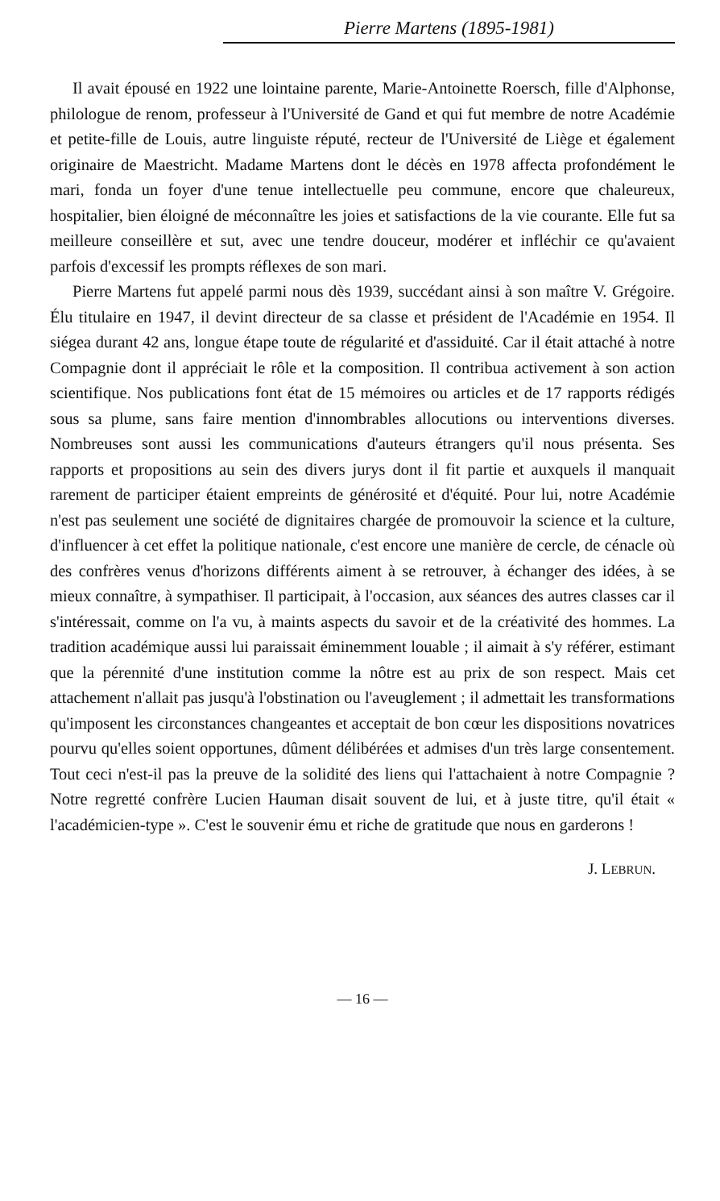Pierre Martens (1895-1981)
Il avait épousé en 1922 une lointaine parente, Marie-Antoinette Roersch, fille d'Alphonse, philologue de renom, professeur à l'Université de Gand et qui fut membre de notre Académie et petite-fille de Louis, autre linguiste réputé, recteur de l'Université de Liège et également originaire de Maestricht. Madame Martens dont le décès en 1978 affecta profondément le mari, fonda un foyer d'une tenue intellectuelle peu commune, encore que chaleureux, hospitalier, bien éloigné de méconnaître les joies et satisfactions de la vie courante. Elle fut sa meilleure conseillère et sut, avec une tendre douceur, modérer et infléchir ce qu'avaient parfois d'excessif les prompts réflexes de son mari.
Pierre Martens fut appelé parmi nous dès 1939, succédant ainsi à son maître V. Grégoire. Élu titulaire en 1947, il devint directeur de sa classe et président de l'Académie en 1954. Il siégea durant 42 ans, longue étape toute de régularité et d'assiduité. Car il était attaché à notre Compagnie dont il appréciait le rôle et la composition. Il contribua activement à son action scientifique. Nos publications font état de 15 mémoires ou articles et de 17 rapports rédigés sous sa plume, sans faire mention d'innombrables allocutions ou interventions diverses. Nombreuses sont aussi les communications d'auteurs étrangers qu'il nous présenta. Ses rapports et propositions au sein des divers jurys dont il fit partie et auxquels il manquait rarement de participer étaient empreints de générosité et d'équité. Pour lui, notre Académie n'est pas seulement une société de dignitaires chargée de promouvoir la science et la culture, d'influencer à cet effet la politique nationale, c'est encore une manière de cercle, de cénacle où des confrères venus d'horizons différents aiment à se retrouver, à échanger des idées, à se mieux connaître, à sympathiser. Il participait, à l'occasion, aux séances des autres classes car il s'intéressait, comme on l'a vu, à maints aspects du savoir et de la créativité des hommes. La tradition académique aussi lui paraissait éminemment louable ; il aimait à s'y référer, estimant que la pérennité d'une institution comme la nôtre est au prix de son respect. Mais cet attachement n'allait pas jusqu'à l'obstination ou l'aveuglement ; il admettait les transformations qu'imposent les circonstances changeantes et acceptait de bon cœur les dispositions novatrices pourvu qu'elles soient opportunes, dûment délibérées et admises d'un très large consentement. Tout ceci n'est-il pas la preuve de la solidité des liens qui l'attachaient à notre Compagnie ? Notre regretté confrère Lucien Hauman disait souvent de lui, et à juste titre, qu'il était « l'académicien-type ». C'est le souvenir ému et riche de gratitude que nous en garderons !
J. LEBRUN.
— 16 —